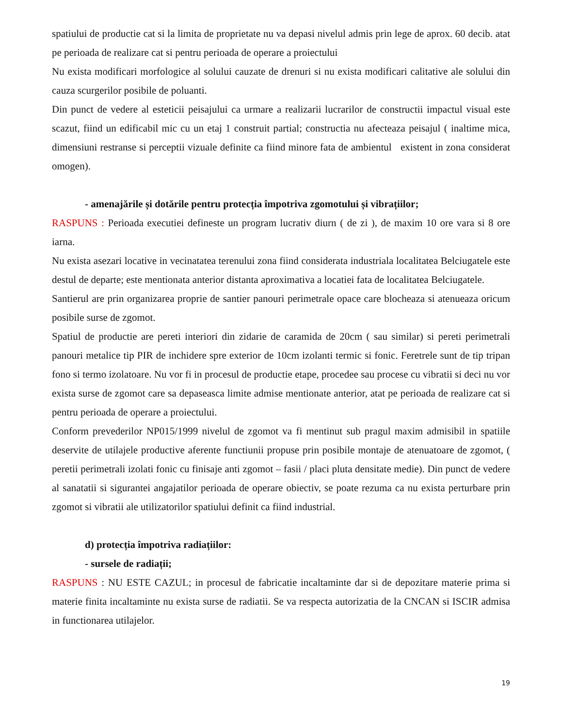spatiului de productie cat si la limita de proprietate nu va depasi nivelul admis prin lege de aprox. 60 decib. atat pe perioada de realizare cat si pentru perioada de operare a proiectului
Nu exista modificari morfologice al solului cauzate de drenuri si nu exista modificari calitative ale solului din cauza scurgerilor posibile de poluanti.
Din punct de vedere al esteticii peisajului ca urmare a realizarii lucrarilor de constructii impactul visual este scazut, fiind un edificabil mic cu un etaj 1 construit partial; constructia nu afecteaza peisajul ( inaltime mica, dimensiuni restranse si perceptii vizuale definite ca fiind minore fata de ambientul existent in zona considerat omogen).
- amenajările și dotările pentru protecția împotriva zgomotului și vibrațiilor;
RASPUNS : Perioada executiei defineste un program lucrativ diurn ( de zi ), de maxim 10 ore vara si 8 ore iarna.
Nu exista asezari locative in vecinatatea terenului zona fiind considerata industriala localitatea Belciugatele este destul de departe; este mentionata anterior distanta aproximativa a locatiei fata de localitatea Belciugatele.
Santierul are prin organizarea proprie de santier panouri perimetrale opace care blocheaza si atenueaza oricum posibile surse de zgomot.
Spatiul de productie are pereti interiori din zidarie de caramida de 20cm ( sau similar) si pereti perimetrali panouri metalice tip PIR de inchidere spre exterior de 10cm izolanti termic si fonic. Feretrele sunt de tip tripan fono si termo izolatoare. Nu vor fi in procesul de productie etape, procedee sau procese cu vibratii si deci nu vor exista surse de zgomot care sa depaseasca limite admise mentionate anterior, atat pe perioada de realizare cat si pentru perioada de operare a proiectului.
Conform prevederilor NP015/1999 nivelul de zgomot va fi mentinut sub pragul maxim admisibil in spatiile deservite de utilajele productive aferente functiunii propuse prin posibile montaje de atenuatoare de zgomot, ( peretii perimetrali izolati fonic cu finisaje anti zgomot – fasii / placi pluta densitate medie). Din punct de vedere al sanatatii si sigurantei angajatilor perioada de operare obiectiv, se poate rezuma ca nu exista perturbare prin zgomot si vibratii ale utilizatorilor spatiului definit ca fiind industrial.
d) protecția împotriva radiațiilor:
- sursele de radiații;
RASPUNS : NU ESTE CAZUL; in procesul de fabricatie incaltaminte dar si de depozitare materie prima si materie finita incaltaminte nu exista surse de radiatii. Se va respecta autorizatia de la CNCAN si ISCIR admisa in functionarea utilajelor.
19